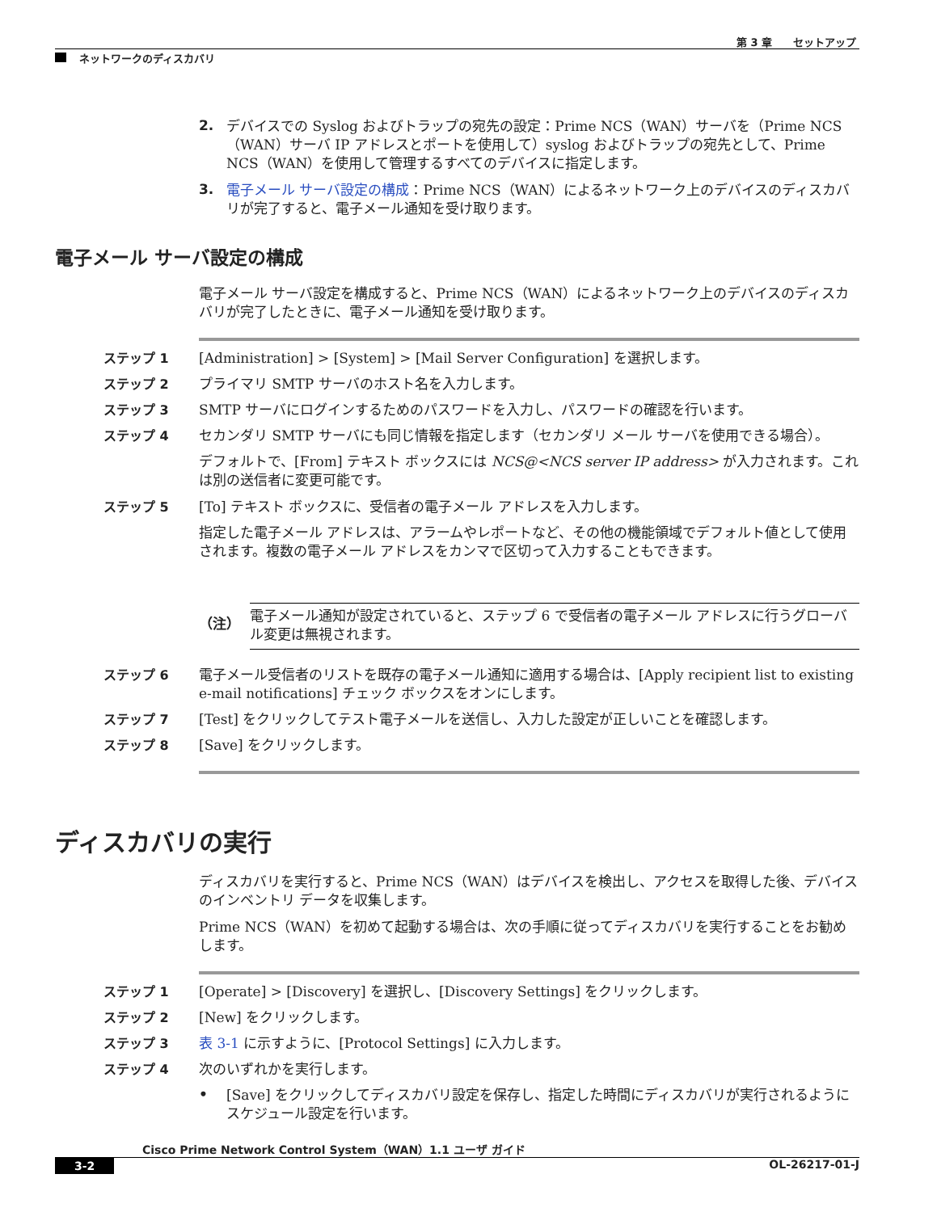第 3 章　　セットアップ
ネットワークのディスカバリ
2.
デバイスでの Syslog およびトラップの宛先の設定：Prime NCS（WAN）サーバを（Prime NCS（WAN）サーバ IP アドレスとポートを使用して）syslog およびトラップの宛先として、Prime NCS（WAN）を使用して管理するすべてのデバイスに指定します。
3.
電子メール サーバ設定の構成：Prime NCS（WAN）によるネットワーク上のデバイスのディスカバリが完了すると、電子メール通知を受け取ります。
電子メール サーバ設定の構成
電子メール サーバ設定を構成すると、Prime NCS（WAN）によるネットワーク上のデバイスのディスカバリが完了したときに、電子メール通知を受け取ります。
ステップ 1 [Administration] > [System] > [Mail Server Configuration] を選択します。
ステップ 2 プライマリ SMTP サーバのホスト名を入力します。
ステップ 3 SMTP サーバにログインするためのパスワードを入力し、パスワードの確認を行います。
ステップ 4 セカンダリ SMTP サーバにも同じ情報を指定します（セカンダリ メール サーバを使用できる場合）。
デフォルトで、[From] テキスト ボックスには NCS@<NCS server IP address> が入力されます。これは別の送信者に変更可能です。
ステップ 5 [To] テキスト ボックスに、受信者の電子メール アドレスを入力します。
指定した電子メール アドレスは、アラームやレポートなど、その他の機能領域でデフォルト値として使用されます。複数の電子メール アドレスをカンマで区切って入力することもできます。
（注）
電子メール通知が設定されていると、ステップ 6 で受信者の電子メール アドレスに行うグローバル変更は無視されます。
ステップ 6 電子メール受信者のリストを既存の電子メール通知に適用する場合は、[Apply recipient list to existing e-mail notifications] チェック ボックスをオンにします。
ステップ 7 [Test] をクリックしてテスト電子メールを送信し、入力した設定が正しいことを確認します。
ステップ 8 [Save] をクリックします。
ディスカバリの実行
ディスカバリを実行すると、Prime NCS（WAN）はデバイスを検出し、アクセスを取得した後、デバイスのインベントリ データを収集します。
Prime NCS（WAN）を初めて起動する場合は、次の手順に従ってディスカバリを実行することをお勧めします。
ステップ 1 [Operate] > [Discovery] を選択し、[Discovery Settings] をクリックします。
ステップ 2 [New] をクリックします。
ステップ 3 表 3-1 に示すように、[Protocol Settings] に入力します。
ステップ 4 次のいずれかを実行します。
•
[Save] をクリックしてディスカバリ設定を保存し、指定した時間にディスカバリが実行されるようにスケジュール設定を行います。
Cisco Prime Network Control System（WAN）1.1 ユーザ ガイド
3-2 OL-26217-01-J